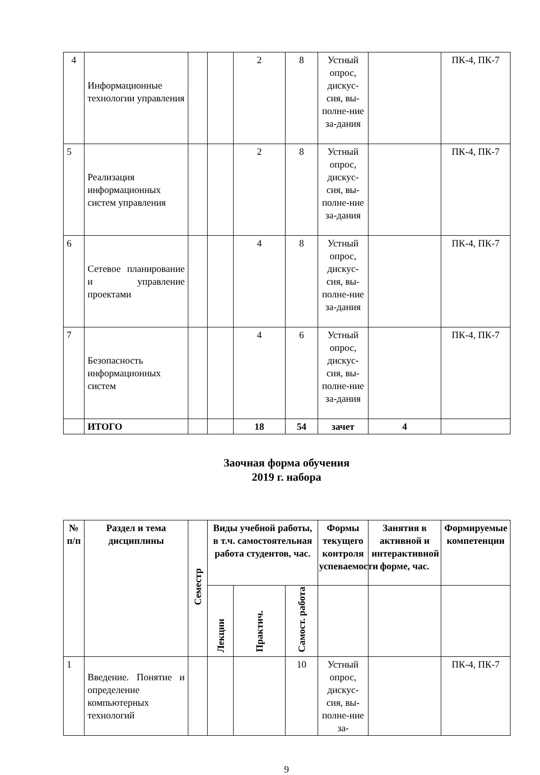| 4 | Информационные технологии управления | | | 2 | 8 | Устный опрос, дискус-сия, вы-полне-ние за-дания | | ПК-4, ПК-7 |
| 5 | Реализация информационных систем управления | | | 2 | 8 | Устный опрос, дискус-сия, вы-полне-ние за-дания | | ПК-4, ПК-7 |
| 6 | Сетевое планирование и управление проектами | | | 4 | 8 | Устный опрос, дискус-сия, вы-полне-ние за-дания | | ПК-4, ПК-7 |
| 7 | Безопасность информационных систем | | | 4 | 6 | Устный опрос, дискус-сия, вы-полне-ние за-дания | | ПК-4, ПК-7 |
| | ИТОГО | | | 18 | 54 | зачет | 4 | |
Заочная форма обучения
2019 г. набора
| № п/п | Раздел и тема дисциплины | Семестр | Виды учебной работы, в т.ч. самостоятельная работа студентов, час. | | | Формы текущего контроля успеваемости | Занятия в активной и интерактивной форме, час. | Формируемые компетенции |
| --- | --- | --- | --- | --- | --- | --- | --- | --- |
| | | | Лекции | Практич. | Самост. работа | | | |
| 1 | Введение. Понятие и определение компьютерных технологий | | | | 10 | Устный опрос, дискус-сия, вы-полне-ние за- | | ПК-4, ПК-7 |
9